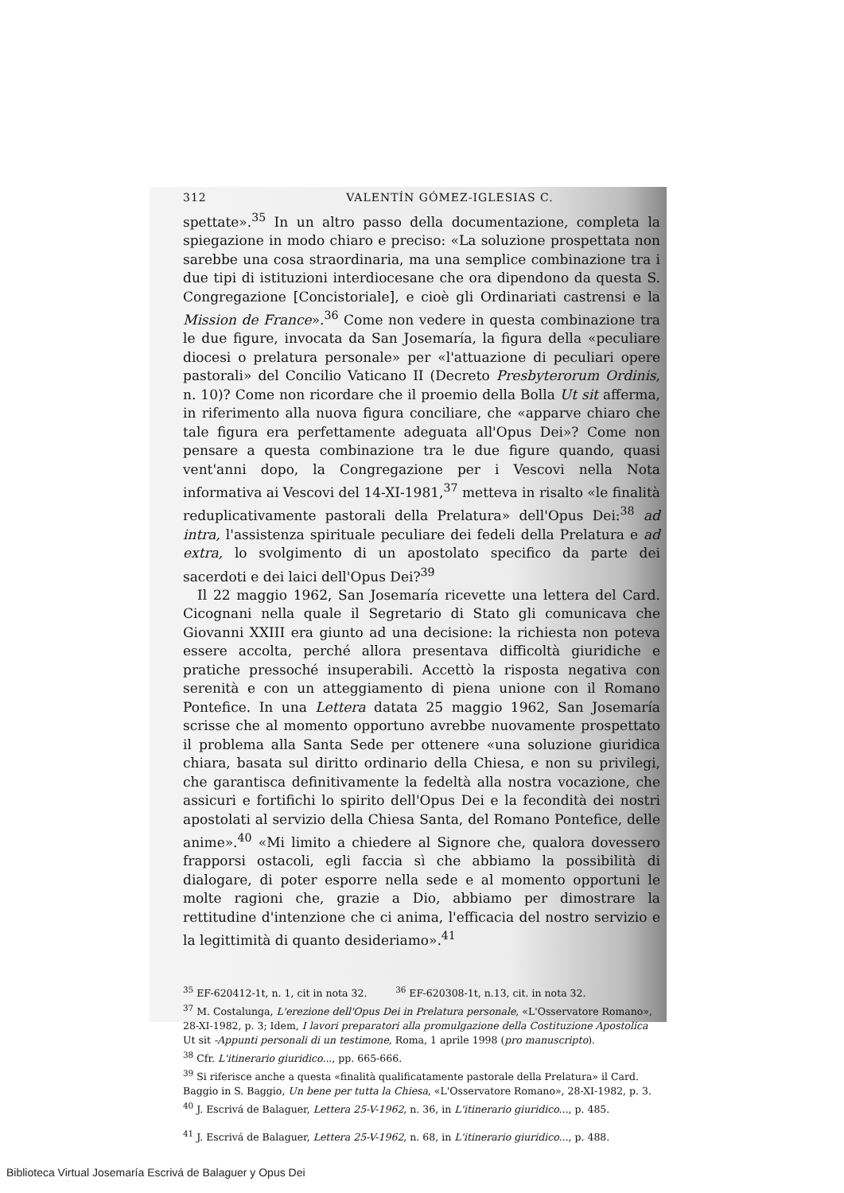312 VALENTÍN GÓMEZ-IGLESIAS C.
spettate».<sup>35</sup> In un altro passo della documentazione, completa la spiegazione in modo chiaro e preciso: «La soluzione prospettata non sarebbe una cosa straordinaria, ma una semplice combinazione tra i due tipi di istituzioni interdiocesane che ora dipendono da questa S. Congregazione [Concistoriale], e cioè gli Ordinariati castrensi e la Mission de France».<sup>36</sup> Come non vedere in questa combinazione tra le due figure, invocata da San Josemaría, la figura della «peculiare diocesi o prelatura personale» per «l'attuazione di peculiari opere pastorali» del Concilio Vaticano II (Decreto Presbyterorum Ordinis, n. 10)? Come non ricordare che il proemio della Bolla Ut sit afferma, in riferimento alla nuova figura conciliare, che «apparve chiaro che tale figura era perfettamente adeguata all'Opus Dei»? Come non pensare a questa combinazione tra le due figure quando, quasi vent'anni dopo, la Congregazione per i Vescovi nella Nota informativa ai Vescovi del 14-XI-1981,<sup>37</sup> metteva in risalto «le finalità reduplicativamente pastorali della Prelatura» dell'Opus Dei:<sup>38</sup> ad intra, l'assistenza spirituale peculiare dei fedeli della Prelatura e ad extra, lo svolgimento di un apostolato specifico da parte dei sacerdoti e dei laici dell'Opus Dei?<sup>39</sup>
Il 22 maggio 1962, San Josemaría ricevette una lettera del Card. Cicognani nella quale il Segretario di Stato gli comunicava che Giovanni XXIII era giunto ad una decisione: la richiesta non poteva essere accolta, perché allora presentava difficoltà giuridiche e pratiche pressoché insuperabili. Accettò la risposta negativa con serenità e con un atteggiamento di piena unione con il Romano Pontefice. In una Lettera datata 25 maggio 1962, San Josemaría scrisse che al momento opportuno avrebbe nuovamente prospettato il problema alla Santa Sede per ottenere «una soluzione giuridica chiara, basata sul diritto ordinario della Chiesa, e non su privilegi, che garantisca definitivamente la fedeltà alla nostra vocazione, che assicuri e fortifichi lo spirito dell'Opus Dei e la fecondità dei nostri apostolati al servizio della Chiesa Santa, del Romano Pontefice, delle anime».<sup>40</sup> «Mi limito a chiedere al Signore che, qualora dovessero frapporsi ostacoli, egli faccia sì che abbiamo la possibilità di dialogare, di poter esporre nella sede e al momento opportuni le molte ragioni che, grazie a Dio, abbiamo per dimostrare la rettitudine d'intenzione che ci anima, l'efficacia del nostro servizio e la legittimità di quanto desideriamo».<sup>41</sup>
<sup>35</sup> EF-620412-1t, n. 1, cit in nota 32. <sup>36</sup> EF-620308-1t, n.13, cit. in nota 32.
<sup>37</sup> M. Costalunga, L'erezione dell'Opus Dei in Prelatura personale, «L'Osservatore Romano», 28-XI-1982, p. 3; Idem, I lavori preparatori alla promulgazione della Costituzione Apostolica Ut sit -Appunti personali di un testimone, Roma, 1 aprile 1998 (pro manuscripto).
<sup>38</sup> Cfr. L'itinerario giuridico..., pp. 665-666.
<sup>39</sup> Si riferisce anche a questa «finalità qualificatamente pastorale della Prelatura» il Card. Baggio in S. Baggio, Un bene per tutta la Chiesa, «L'Osservatore Romano», 28-XI-1982, p. 3.
<sup>40</sup> J. Escrivá de Balaguer, Lettera 25-V-1962, n. 36, in L'itinerario giuridico..., p. 485.
<sup>41</sup> J. Escrivá de Balaguer, Lettera 25-V-1962, n. 68, in L'itinerario giuridico..., p. 488.
Biblioteca Virtual Josemaría Escrivá de Balaguer y Opus Dei